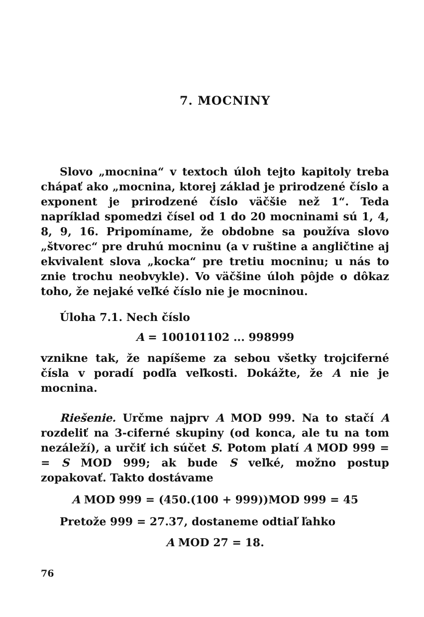7. MOCNINY
Slovo „mocnina“ v textoch úloh tejto kapitoly treba chápať ako „mocnina, ktorej základ je prirodzené číslo a exponent je prirodzené číslo väčšie než 1“. Teda napríklad spomedzi čísel od 1 do 20 mocninami sú 1, 4, 8, 9, 16. Pripomíname, že obdobne sa používa slovo „štvorec“ pre druhú mocninu (a v ruštine a angličtine aj ekvivalent slova „kocka“ pre tretiu mocninu; u nás to znie trochu neobvykle). Vo väčšine úloh pôjde o dôkaz toho, že nejaké veľké číslo nie je mocninou.
Úloha 7.1. Nech číslo
A = 100101102 ... 998999
vznikne tak, že napíšeme za sebou všetky trojciferné čísla v poradí podľa veľkosti. Dokážte, že A nie je mocnina.
Riešenie. Určme najprv A MOD 999. Na to stačí A rozdeliť na 3-ciferné skupiny (od konca, ale tu na tom nezáleží), a určiť ich súčet S. Potom platí A MOD 999 = = S MOD 999; ak bude S veľké, možno postup zopakovať. Takto dostávame
A MOD 999 = (450.(100 + 999))MOD 999 = 45
Pretože 999 = 27.37, dostaneme odtiaľ ľahko
A MOD 27 = 18.
76